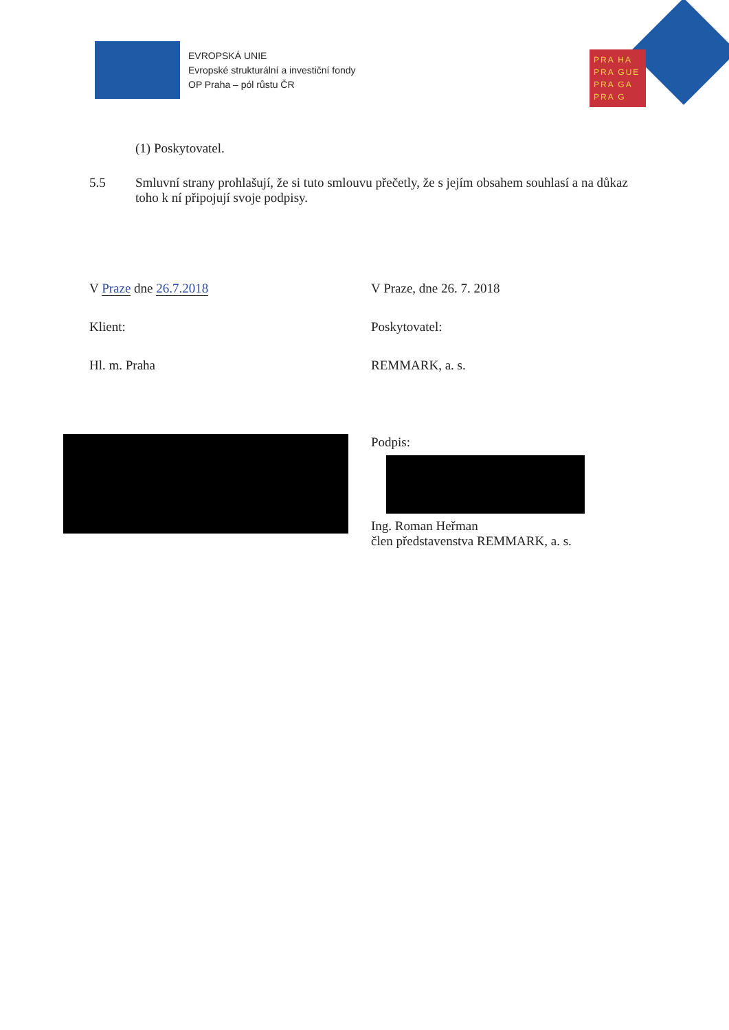EVROPSKÁ UNIE
Evropské strukturální a investiční fondy
OP Praha – pól růstu ČR
PRA HA
PRA GUE
PRA GA
PRA G
(1) Poskytovatel.
5.5 Smluvní strany prohlašují, že si tuto smlouvu přečetly, že s jejím obsahem souhlasí a na důkaz toho k ní připojují svoje podpisy.
V Praze dne 26.7.2018
Klient:
Hl. m. Praha
V Praze, dne 26. 7. 2018
Poskytovatel:
REMMARK, a. s.
Podpis:
Ing. Roman Heřman
člen představenstva REMMARK, a. s.